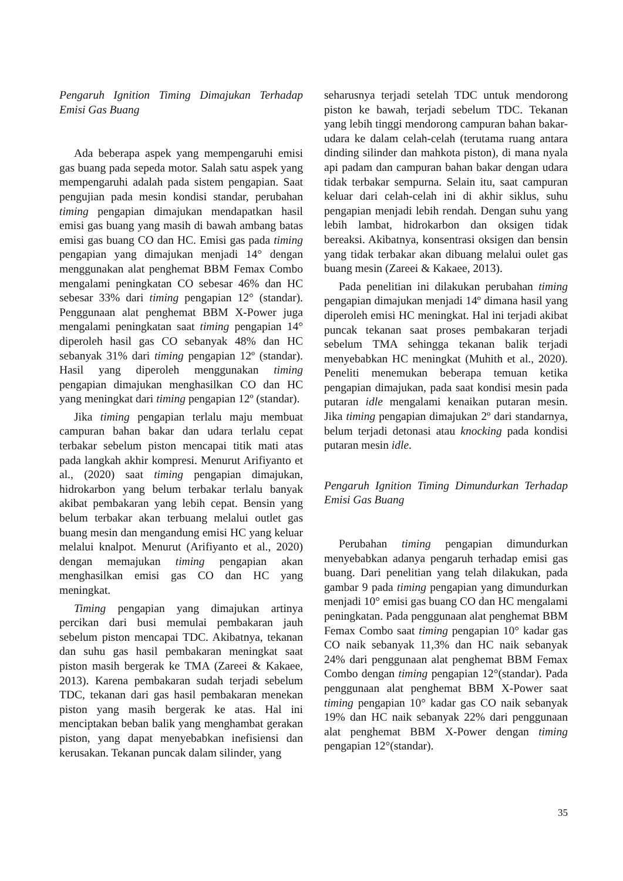Pengaruh Ignition Timing Dimajukan Terhadap Emisi Gas Buang
Ada beberapa aspek yang mempengaruhi emisi gas buang pada sepeda motor. Salah satu aspek yang mempengaruhi adalah pada sistem pengapian. Saat pengujian pada mesin kondisi standar, perubahan timing pengapian dimajukan mendapatkan hasil emisi gas buang yang masih di bawah ambang batas emisi gas buang CO dan HC. Emisi gas pada timing pengapian yang dimajukan menjadi 14° dengan menggunakan alat penghemat BBM Femax Combo mengalami peningkatan CO sebesar 46% dan HC sebesar 33% dari timing pengapian 12° (standar). Penggunaan alat penghemat BBM X-Power juga mengalami peningkatan saat timing pengapian 14° diperoleh hasil gas CO sebanyak 48% dan HC sebanyak 31% dari timing pengapian 12º (standar). Hasil yang diperoleh menggunakan timing pengapian dimajukan menghasilkan CO dan HC yang meningkat dari timing pengapian 12º (standar).
Jika timing pengapian terlalu maju membuat campuran bahan bakar dan udara terlalu cepat terbakar sebelum piston mencapai titik mati atas pada langkah akhir kompresi. Menurut Arifiyanto et al., (2020) saat timing pengapian dimajukan, hidrokarbon yang belum terbakar terlalu banyak akibat pembakaran yang lebih cepat. Bensin yang belum terbakar akan terbuang melalui outlet gas buang mesin dan mengandung emisi HC yang keluar melalui knalpot. Menurut (Arifiyanto et al., 2020) dengan memajukan timing pengapian akan menghasilkan emisi gas CO dan HC yang meningkat.
Timing pengapian yang dimajukan artinya percikan dari busi memulai pembakaran jauh sebelum piston mencapai TDC. Akibatnya, tekanan dan suhu gas hasil pembakaran meningkat saat piston masih bergerak ke TMA (Zareei & Kakaee, 2013). Karena pembakaran sudah terjadi sebelum TDC, tekanan dari gas hasil pembakaran menekan piston yang masih bergerak ke atas. Hal ini menciptakan beban balik yang menghambat gerakan piston, yang dapat menyebabkan inefisiensi dan kerusakan. Tekanan puncak dalam silinder, yang
seharusnya terjadi setelah TDC untuk mendorong piston ke bawah, terjadi sebelum TDC. Tekanan yang lebih tinggi mendorong campuran bahan bakar-udara ke dalam celah-celah (terutama ruang antara dinding silinder dan mahkota piston), di mana nyala api padam dan campuran bahan bakar dengan udara tidak terbakar sempurna. Selain itu, saat campuran keluar dari celah-celah ini di akhir siklus, suhu pengapian menjadi lebih rendah. Dengan suhu yang lebih lambat, hidrokarbon dan oksigen tidak bereaksi. Akibatnya, konsentrasi oksigen dan bensin yang tidak terbakar akan dibuang melalui oulet gas buang mesin (Zareei & Kakaee, 2013).
Pada penelitian ini dilakukan perubahan timing pengapian dimajukan menjadi 14º dimana hasil yang diperoleh emisi HC meningkat. Hal ini terjadi akibat puncak tekanan saat proses pembakaran terjadi sebelum TMA sehingga tekanan balik terjadi menyebabkan HC meningkat (Muhith et al., 2020). Peneliti menemukan beberapa temuan ketika pengapian dimajukan, pada saat kondisi mesin pada putaran idle mengalami kenaikan putaran mesin. Jika timing pengapian dimajukan 2º dari standarnya, belum terjadi detonasi atau knocking pada kondisi putaran mesin idle.
Pengaruh Ignition Timing Dimundurkan Terhadap Emisi Gas Buang
Perubahan timing pengapian dimundurkan menyebabkan adanya pengaruh terhadap emisi gas buang. Dari penelitian yang telah dilakukan, pada gambar 9 pada timing pengapian yang dimundurkan menjadi 10° emisi gas buang CO dan HC mengalami peningkatan. Pada penggunaan alat penghemat BBM Femax Combo saat timing pengapian 10° kadar gas CO naik sebanyak 11,3% dan HC naik sebanyak 24% dari penggunaan alat penghemat BBM Femax Combo dengan timing pengapian 12°(standar). Pada penggunaan alat penghemat BBM X-Power saat timing pengapian 10° kadar gas CO naik sebanyak 19% dan HC naik sebanyak 22% dari penggunaan alat penghemat BBM X-Power dengan timing pengapian 12°(standar).
35